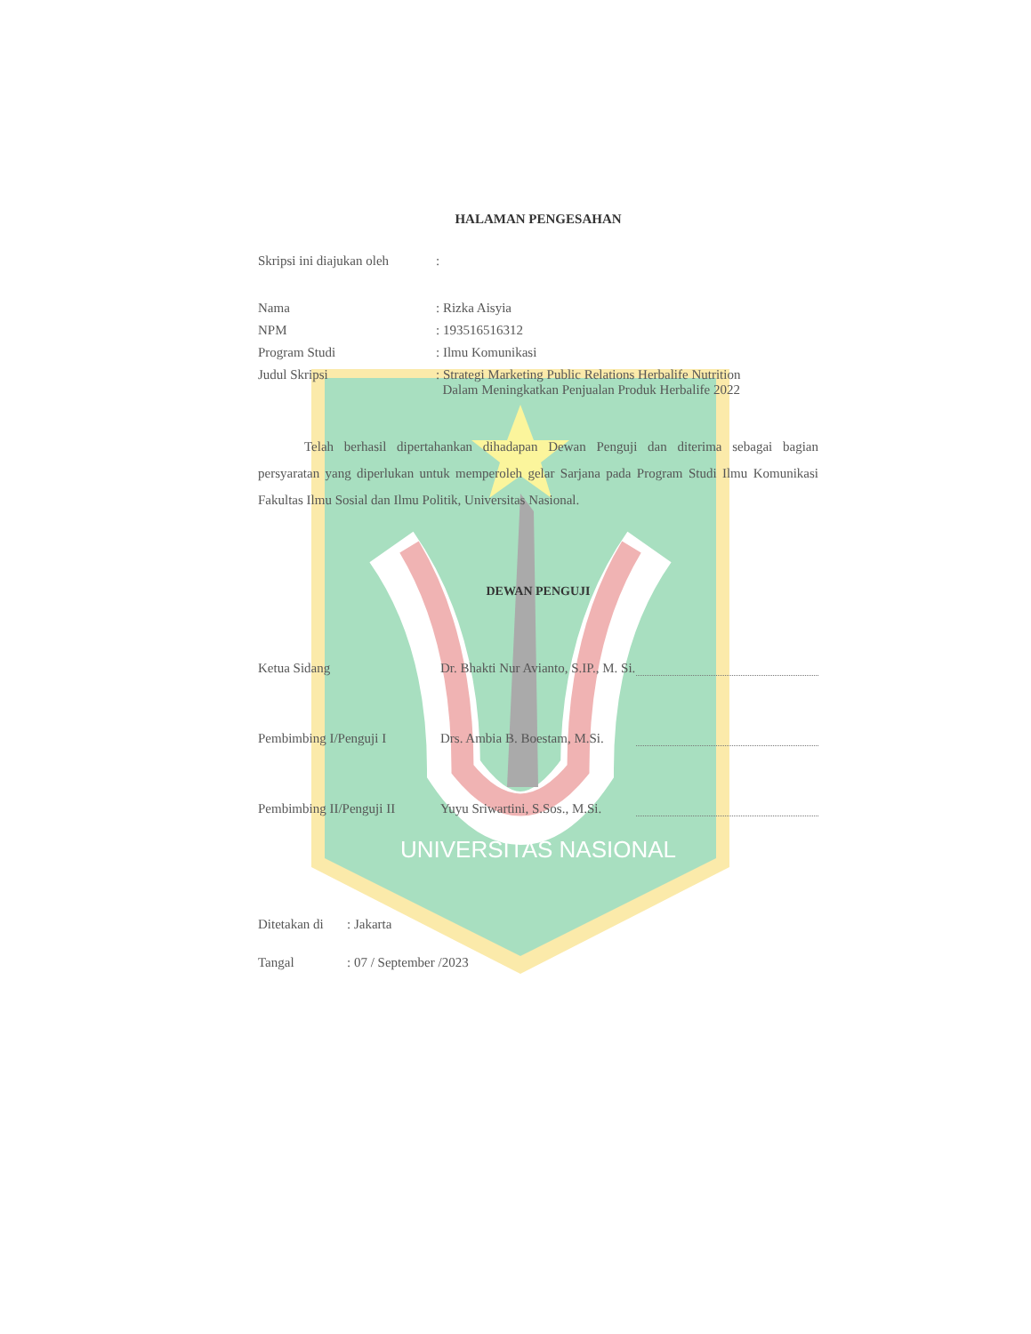HALAMAN PENGESAHAN
Skripsi ini diajukan oleh:
Nama: Rizka Aisyia
NPM: 193516516312
Program Studi: Ilmu Komunikasi
Judul Skripsi: Strategi Marketing Public Relations Herbalife Nutrition
Dalam Meningkatkan Penjualan Produk Herbalife 2022
Telah berhasil dipertahankan dihadapan Dewan Penguji dan diterima sebagai bagian persyaratan yang diperlukan untuk memperoleh gelar Sarjana pada Program Studi Ilmu Komunikasi Fakultas Ilmu Sosial dan Ilmu Politik, Universitas Nasional.
DEWAN PENGUJI
Ketua Sidang Dr. Bhakti Nur Avianto, S.IP., M. Si.
Pembimbing I/Penguji I Drs. Ambia B. Boestam, M.Si.
Pembimbing II/Penguji II Yuyu Sriwartini, S.Sos., M.Si.
UNIVERSITAS NASIONAL
Ditetakan di: Jakarta
Tangal: 07 / September /2023